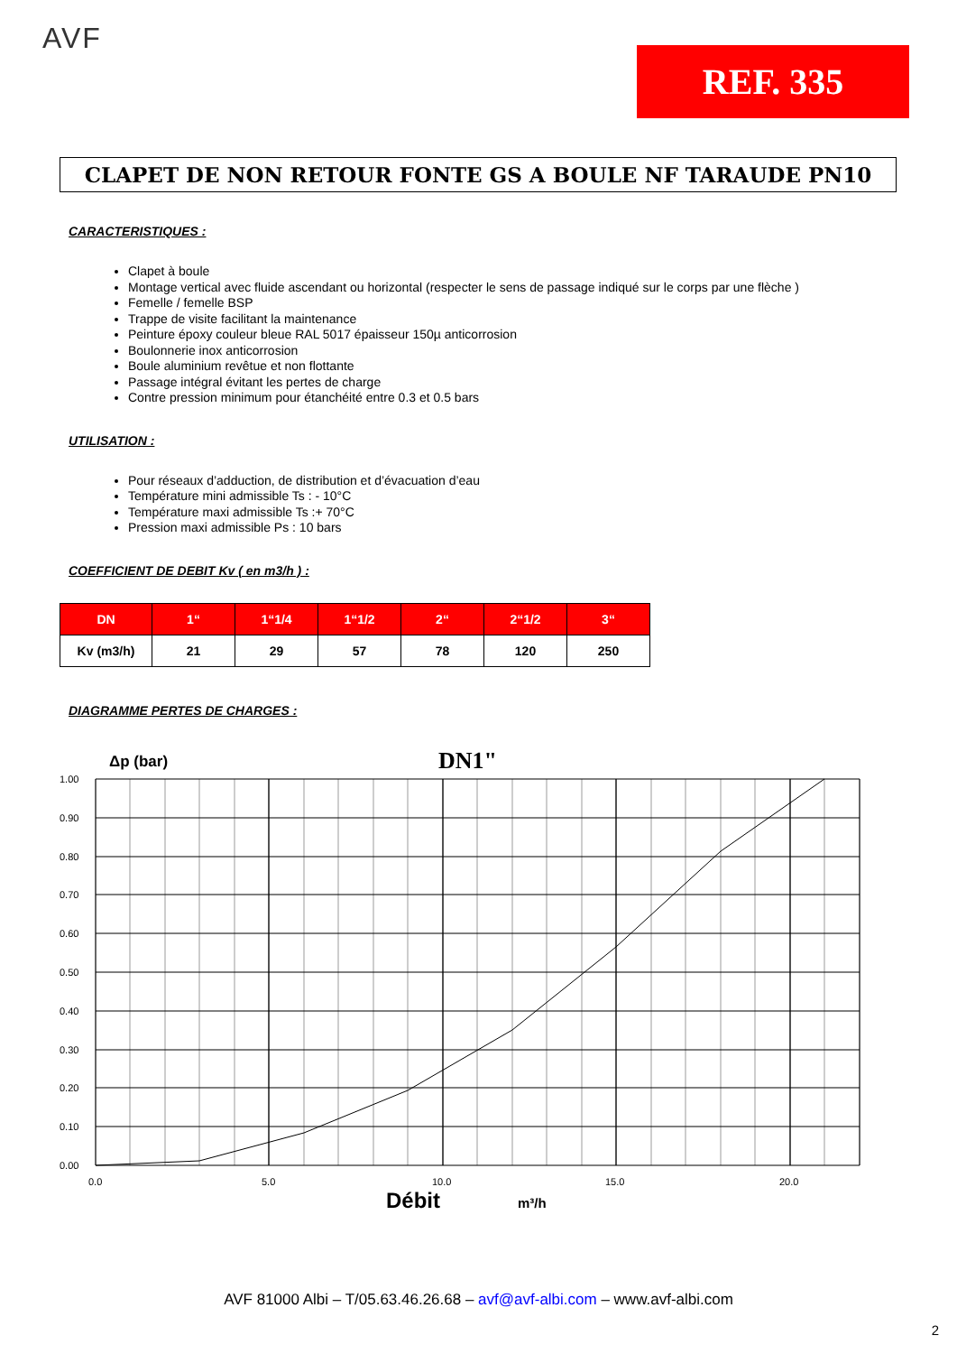AVF
REF. 335
CLAPET DE NON RETOUR FONTE GS A BOULE NF TARAUDE PN10
CARACTERISTIQUES :
Clapet à boule
Montage vertical avec fluide ascendant ou horizontal (respecter le sens de passage indiqué sur le corps par une flèche )
Femelle / femelle BSP
Trappe de visite facilitant la maintenance
Peinture époxy couleur bleue RAL 5017 épaisseur 150µ anticorrosion
Boulonnerie inox anticorrosion
Boule aluminium revêtue et non flottante
Passage intégral évitant les pertes de charge
Contre pression minimum pour étanchéité entre 0.3 et 0.5 bars
UTILISATION :
Pour réseaux d’adduction, de distribution et d’évacuation d’eau
Température mini admissible Ts : - 10°C
Température maxi admissible Ts :+ 70°C
Pression maxi admissible Ps : 10 bars
COEFFICIENT DE DEBIT Kv ( en m3/h ) :
| DN | 1“ | 1“1/4 | 1“1/2 | 2“ | 2“1/2 | 3“ |
| --- | --- | --- | --- | --- | --- | --- |
| Kv (m3/h) | 21 | 29 | 57 | 78 | 120 | 250 |
DIAGRAMME PERTES DE CHARGES :
Δp (bar)
DN1"
1.00
0.90
0.80
0.70
0.60
0.50
0.40
0.30
0.20
0.10
0.00
0.0
5.0
10.0
15.0
20.0
Débit
m³/h
AVF 81000 Albi – T/05.63.46.26.68 – avf@avf-albi.com – www.avf-albi.com
2